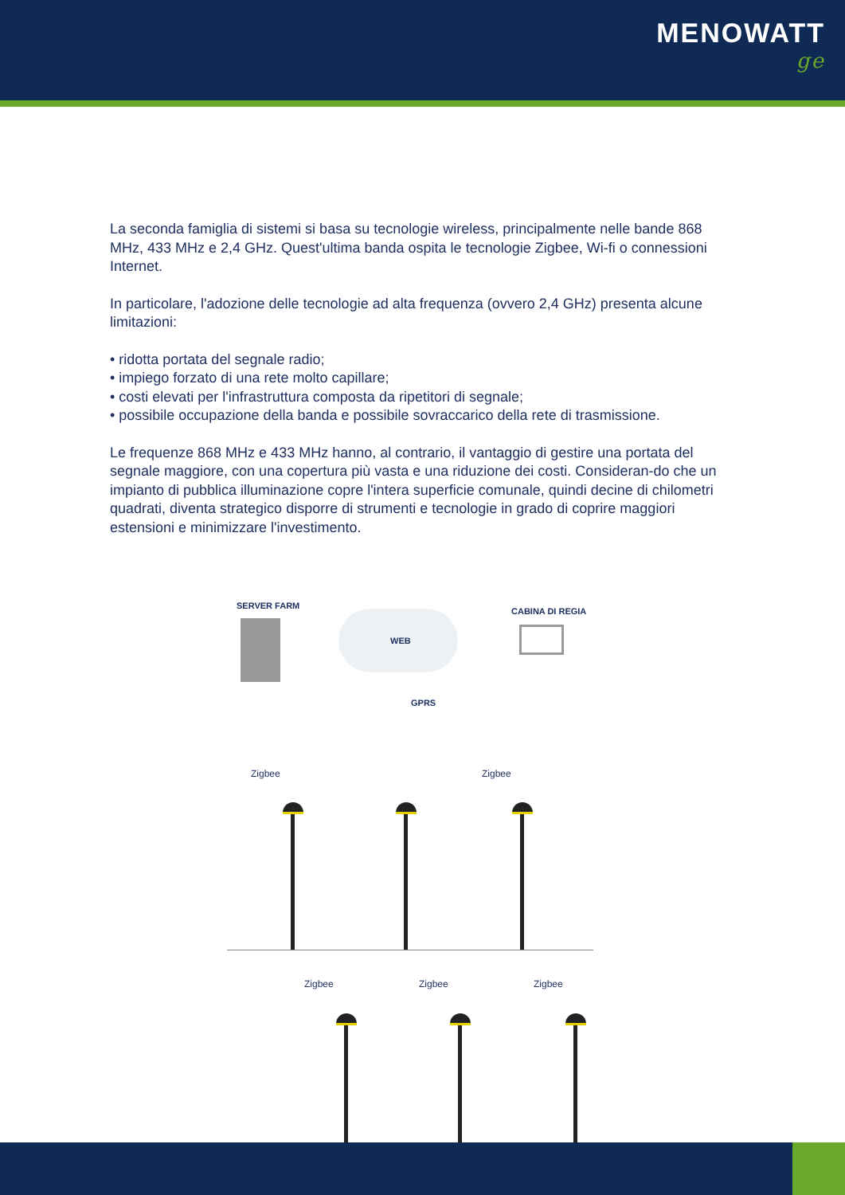MENOWATT
ge
La seconda famiglia di sistemi si basa su tecnologie wireless, principalmente nelle bande 868 MHz, 433 MHz e 2,4 GHz. Quest'ultima banda ospita le tecnologie Zigbee, Wi-fi o connessioni Internet.
In particolare, l'adozione delle tecnologie ad alta frequenza (ovvero 2,4 GHz) presenta alcune limitazioni:
• ridotta portata del segnale radio;
• impiego forzato di una rete molto capillare;
• costi elevati per l'infrastruttura composta da ripetitori di segnale;
• possibile occupazione della banda e possibile sovraccarico della rete di trasmissione.
Le frequenze 868 MHz e 433 MHz hanno, al contrario, il vantaggio di gestire una portata del segnale maggiore, con una copertura più vasta e una riduzione dei costi. Consideran-do che un impianto di pubblica illuminazione copre l'intera superficie comunale, quindi decine di chilometri quadrati, diventa strategico disporre di strumenti e tecnologie in grado di coprire maggiori estensioni e minimizzare l'investimento.
SERVER FARM
CABINA DI REGIA
WEB
GPRS
Zigbee Zigbee
Zigbee Zigbee Zigbee